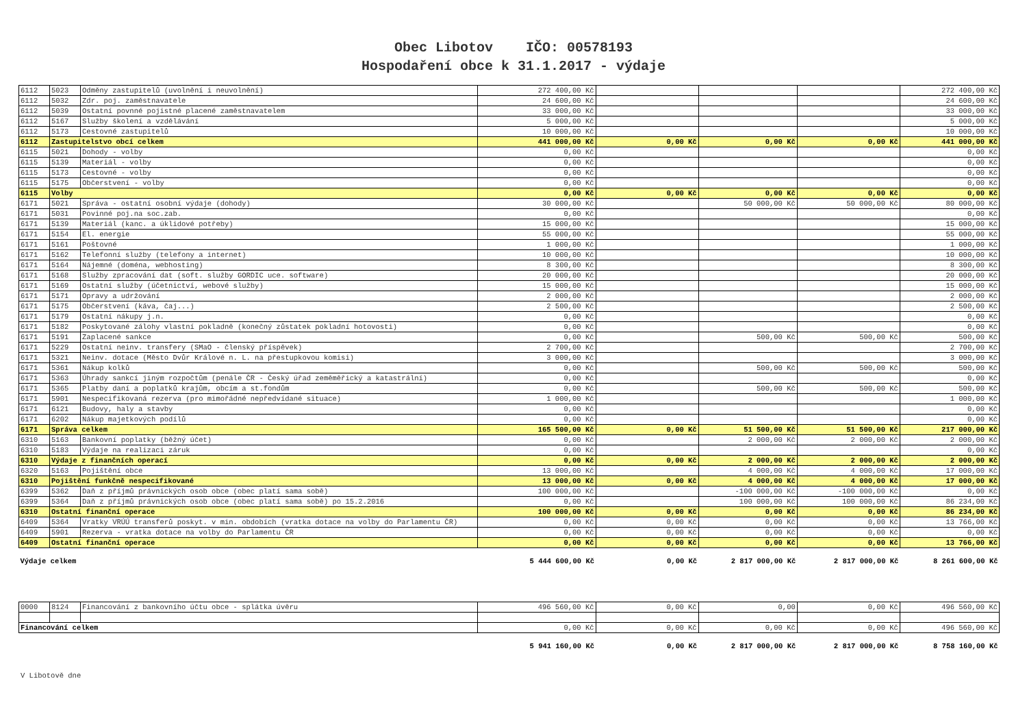Obec Libotov IČO: 00578193
Hospodaření obce k 31.1.2017 - výdaje
| 6112 | 5023 | Odměny zastupitelů (uvolnění i neuvolnění) | 272 400,00 Kč | | | | 272 400,00 Kč |
| 6112 | 5032 | Zdr. poj. zaměstnavatele | 24 600,00 Kč | | | | 24 600,00 Kč |
| 6112 | 5039 | Ostatní povnné pojistné placené zaměstnavatelem | 33 000,00 Kč | | | | 33 000,00 Kč |
| 6112 | 5167 | Služby školení a vzdělávání | 5 000,00 Kč | | | | 5 000,00 Kč |
| 6112 | 5173 | Cestovné zastupitelů | 10 000,00 Kč | | | | 10 000,00 Kč |
| 6112 | Zastupitelstvo obcí celkem | | 441 000,00 Kč | 0,00 Kč | 0,00 Kč | 0,00 Kč | 441 000,00 Kč |
| 6115 | 5021 | Dohody - volby | 0,00 Kč | | | | 0,00 Kč |
| 6115 | 5139 | Materiál - volby | 0,00 Kč | | | | 0,00 Kč |
| 6115 | 5173 | Cestovné - volby | 0,00 Kč | | | | 0,00 Kč |
| 6115 | 5175 | Občerstvení - volby | 0,00 Kč | | | | 0,00 Kč |
| 6115 | Volby | | 0,00 Kč | 0,00 Kč | 0,00 Kč | 0,00 Kč | 0,00 Kč |
| 6171 | 5021 | Správa - ostatní osobní výdaje (dohody) | 30 000,00 Kč | | 50 000,00 Kč | 50 000,00 Kč | 80 000,00 Kč |
| 6171 | 5031 | Povinné poj.na soc.zab. | 0,00 Kč | | | | 0,00 Kč |
| 6171 | 5139 | Materiál (kanc. a úklidové potřeby) | 15 000,00 Kč | | | | 15 000,00 Kč |
| 6171 | 5154 | El. energie | 55 000,00 Kč | | | | 55 000,00 Kč |
| 6171 | 5161 | Poštovné | 1 000,00 Kč | | | | 1 000,00 Kč |
| 6171 | 5162 | Telefonní služby (telefony a internet) | 10 000,00 Kč | | | | 10 000,00 Kč |
| 6171 | 5164 | Nájemné (doména, webhosting) | 8 300,00 Kč | | | | 8 300,00 Kč |
| 6171 | 5168 | Služby zpracování dat (soft. služby GORDIC uce. software) | 20 000,00 Kč | | | | 20 000,00 Kč |
| 6171 | 5169 | Ostatní služby (účetnictví, webové služby) | 15 000,00 Kč | | | | 15 000,00 Kč |
| 6171 | 5171 | Opravy a udržování | 2 000,00 Kč | | | | 2 000,00 Kč |
| 6171 | 5175 | Občerstvení (káva, čaj...) | 2 500,00 Kč | | | | 2 500,00 Kč |
| 6171 | 5179 | Ostatní nákupy j.n. | 0,00 Kč | | | | 0,00 Kč |
| 6171 | 5182 | Poskytované zálohy vlastní pokladně (konečný zůstatek pokladní hotovosti) | 0,00 Kč | | | | 0,00 Kč |
| 6171 | 5191 | Zaplacené sankce | 0,00 Kč | | 500,00 Kč | 500,00 Kč | 500,00 Kč |
| 6171 | 5229 | Ostatní neinv. transfery (SMaO - členský příspěvek) | 2 700,00 Kč | | | | 2 700,00 Kč |
| 6171 | 5321 | Neinv. dotace (Město Dvůr Králové n. L. na přestupkovou komisi) | 3 000,00 Kč | | | | 3 000,00 Kč |
| 6171 | 5361 | Nákup kolků | 0,00 Kč | | 500,00 Kč | 500,00 Kč | 500,00 Kč |
| 6171 | 5363 | Úhrady sankcí jiným rozpočtům (penále ČR - Český úřad zeměměřický a katastrální) | 0,00 Kč | | | | 0,00 Kč |
| 6171 | 5365 | Platby daní a poplatků krajům, obcím a st.fondům | 0,00 Kč | | 500,00 Kč | 500,00 Kč | 500,00 Kč |
| 6171 | 5901 | Nespecifikovaná rezerva (pro mimořádné nepředvídané situace) | 1 000,00 Kč | | | | 1 000,00 Kč |
| 6171 | 6121 | Budovy, haly a stavby | 0,00 Kč | | | | 0,00 Kč |
| 6171 | 6202 | Nákup majetkových podílů | 0,00 Kč | | | | 0,00 Kč |
| 6171 | Správa celkem | | 165 500,00 Kč | 0,00 Kč | 51 500,00 Kč | 51 500,00 Kč | 217 000,00 Kč |
| 6310 | 5163 | Bankovní poplatky (běžný účet) | 0,00 Kč | | 2 000,00 Kč | 2 000,00 Kč | 2 000,00 Kč |
| 6310 | 5183 | Výdaje na realizaci záruk | 0,00 Kč | | | | 0,00 Kč |
| 6310 | Výdaje z finančních operací | | 0,00 Kč | 0,00 Kč | 2 000,00 Kč | 2 000,00 Kč | 2 000,00 Kč |
| 6320 | 5163 | Pojištění obce | 13 000,00 Kč | | 4 000,00 Kč | 4 000,00 Kč | 17 000,00 Kč |
| 6310 | Pojištění funkčně nespecifikované | | 13 000,00 Kč | 0,00 Kč | 4 000,00 Kč | 4 000,00 Kč | 17 000,00 Kč |
| 6399 | 5362 | Daň z příjmů právnických osob obce (obec platí sama sobě) | 100 000,00 Kč | | -100 000,00 Kč | -100 000,00 Kč | 0,00 Kč |
| 6399 | 5364 | Daň z příjmů právnických osob obce (obec platí sama sobě) po 15.2.2016 | 0,00 Kč | | 100 000,00 Kč | 100 000,00 Kč | 86 234,00 Kč |
| 6310 | Ostatní finanční operace | | 100 000,00 Kč | 0,00 Kč | 0,00 Kč | 0,00 Kč | 86 234,00 Kč |
| 6409 | 5364 | Vratky VRÚÚ transferů poskyt. v min. obdobích (vratka dotace na volby do Parlamentu ČR) | 0,00 Kč | 0,00 Kč | 0,00 Kč | 0,00 Kč | 13 766,00 Kč |
| 6409 | 5901 | Rezerva - vratka dotace na volby do Parlamentu ČR | 0,00 Kč | 0,00 Kč | 0,00 Kč | 0,00 Kč | 0,00 Kč |
| 6409 | Ostatní finanční operace | | 0,00 Kč | 0,00 Kč | 0,00 Kč | 0,00 Kč | 13 766,00 Kč |
| Výdaje celkem | | | 5 444 600,00 Kč | 0,00 Kč | 2 817 000,00 Kč | 2 817 000,00 Kč | 8 261 600,00 Kč |
| 0000 | 8124 | Financování z bankovního účtu obce - splátka úvěru | 496 560,00 Kč | 0,00 Kč | 0,00 | 0,00 Kč | 496 560,00 Kč |
| Financování celkem | | | 0,00 Kč | 0,00 Kč | 0,00 Kč | 0,00 Kč | 496 560,00 Kč |
| | | | 5 941 160,00 Kč | 0,00 Kč | 2 817 000,00 Kč | 2 817 000,00 Kč | 8 758 160,00 Kč |
V Libotově dne